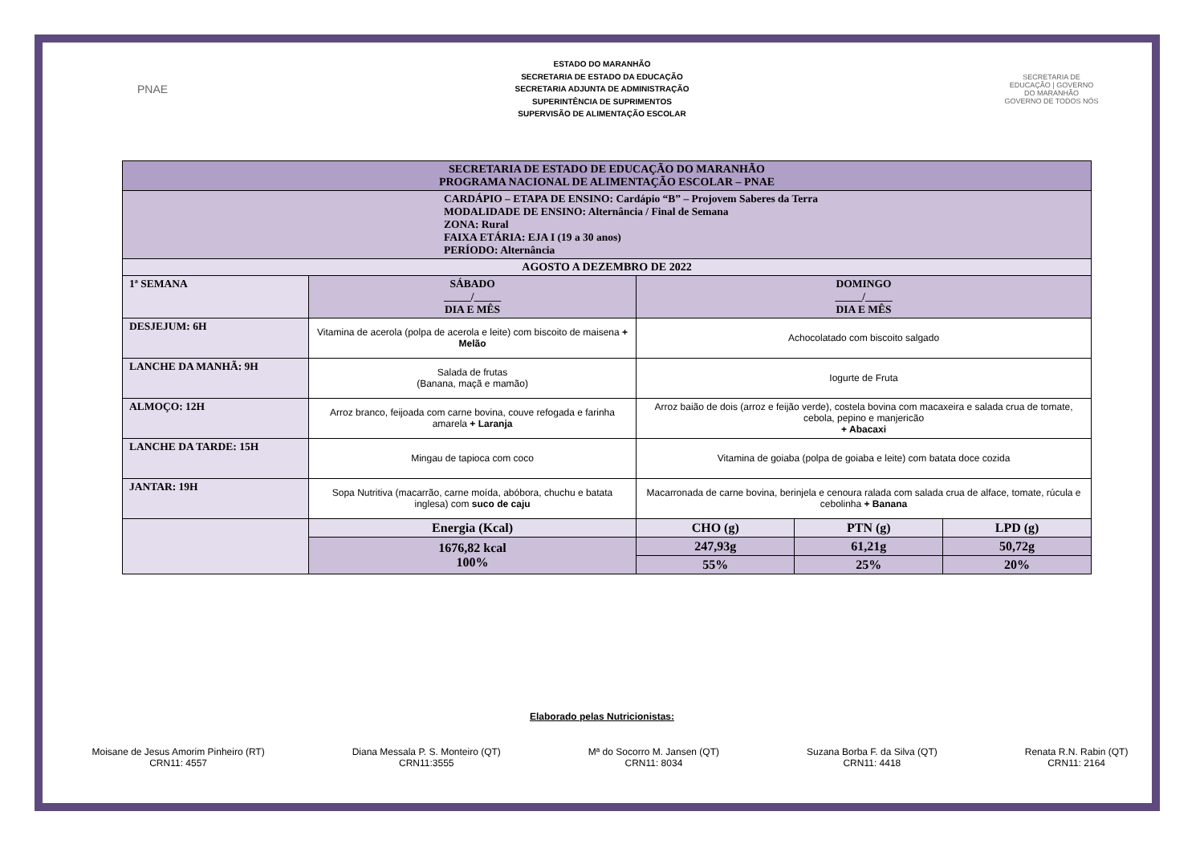PNAE
ESTADO DO MARANHÃO
SECRETARIA DE ESTADO DA EDUCAÇÃO
SECRETARIA ADJUNTA DE ADMINISTRAÇÃO
SUPERINTÊNCIA DE SUPRIMENTOS
SUPERVISÃO DE ALIMENTAÇÃO ESCOLAR
SECRETARIA DE EDUCAÇÃO | GOVERNO DO MARANHÃO
GOVERNO DE TODOS NÓS
| SECRETARIA DE ESTADO DE EDUCAÇÃO DO MARANHÃO PROGRAMA NACIONAL DE ALIMENTAÇÃO ESCOLAR – PNAE | | | | | |
| CARDÁPIO – ETAPA DE ENSINO: Cardápio “B” – Projovem Saberes da Terra MODALIDADE DE ENSINO: Alternância / Final de Semana ZONA: Rural FAIXA ETÁRIA: EJA I (19 a 30 anos) PERÍODO: Alternância | | | | | |
| AGOSTO A DEZEMBRO DE 2022 | | | | | |
| 1ª SEMANA | SÁBADO _____/_____ DIA E MÊS | | DOMINGO _____/_____ DIA E MÊS | | |
| DESJEJUM: 6H | Vitamina de acerola (polpa de acerola e leite) com biscoito de maisena + Melão | | Achocolatado com biscoito salgado | | |
| LANCHE DA MANHÃ: 9H | Salada de frutas (Banana, maçã e mamão) | | Iogurte de Fruta | | |
| ALMOÇO: 12H | Arroz branco, feijoada com carne bovina, couve refogada e farinha amarela + Laranja | | Arroz baião de dois (arroz e feijão verde), costela bovina com macaxeira e salada crua de tomate, cebola, pepino e manjericão + Abacaxi | | |
| LANCHE DA TARDE: 15H | Mingau de tapioca com coco | | Vitamina de goiaba (polpa de goiaba e leite) com batata doce cozida | | |
| JANTAR: 19H | Sopa Nutritiva (macarrão, carne moída, abóbora, chuchu e batata inglesa) com suco de caju | | Macarronada de carne bovina, berinjela e cenoura ralada com salada crua de alface, tomate, rúcula e cebolinha + Banana | | |
| | | Energia (Kcal) | CHO (g) | PTN (g) | LPD (g) |
| | | 1676,82 kcal 100% | 247,93g | 61,21g | 50,72g |
| | | | 55% | 25% | 20% |
Elaborado pelas Nutricionistas:
Moisane de Jesus Amorim Pinheiro (RT)
CRN11: 4557
Diana Messala P. S. Monteiro (QT)
CRN11:3555
Mª do Socorro M. Jansen (QT)
CRN11: 8034
Suzana Borba F. da Silva (QT)
CRN11: 4418
Renata R.N. Rabin (QT)
CRN11: 2164